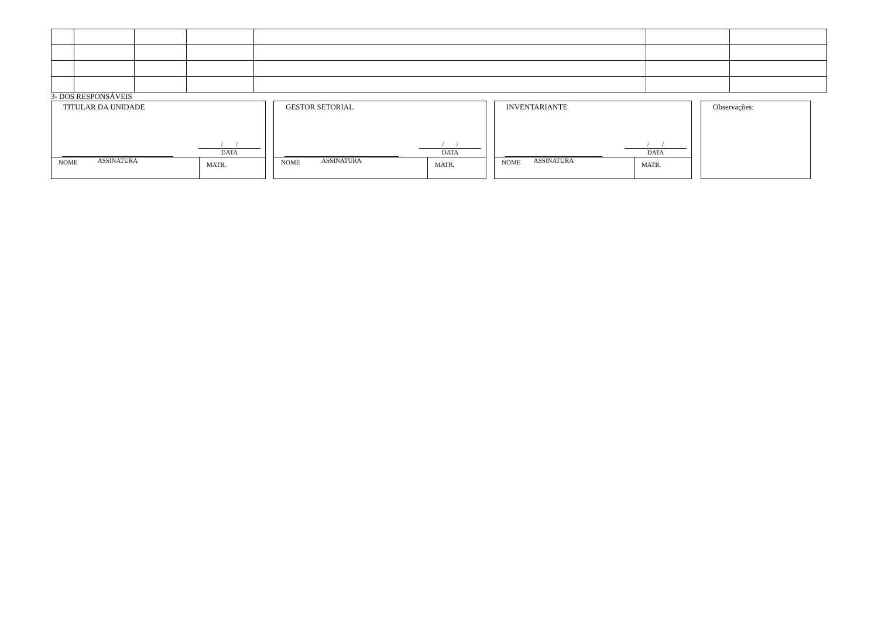3- DOS RESPONSÁVEIS
TITULAR DA UNIDADE
ASSINATURA
/ /
DATA
NOME
MATR.
GESTOR SETORIAL
ASSINATURA
/ /
DATA
NOME
MATR.
INVENTARIANTE
ASSINATURA
/ /
DATA
NOME
MATR.
Observações: